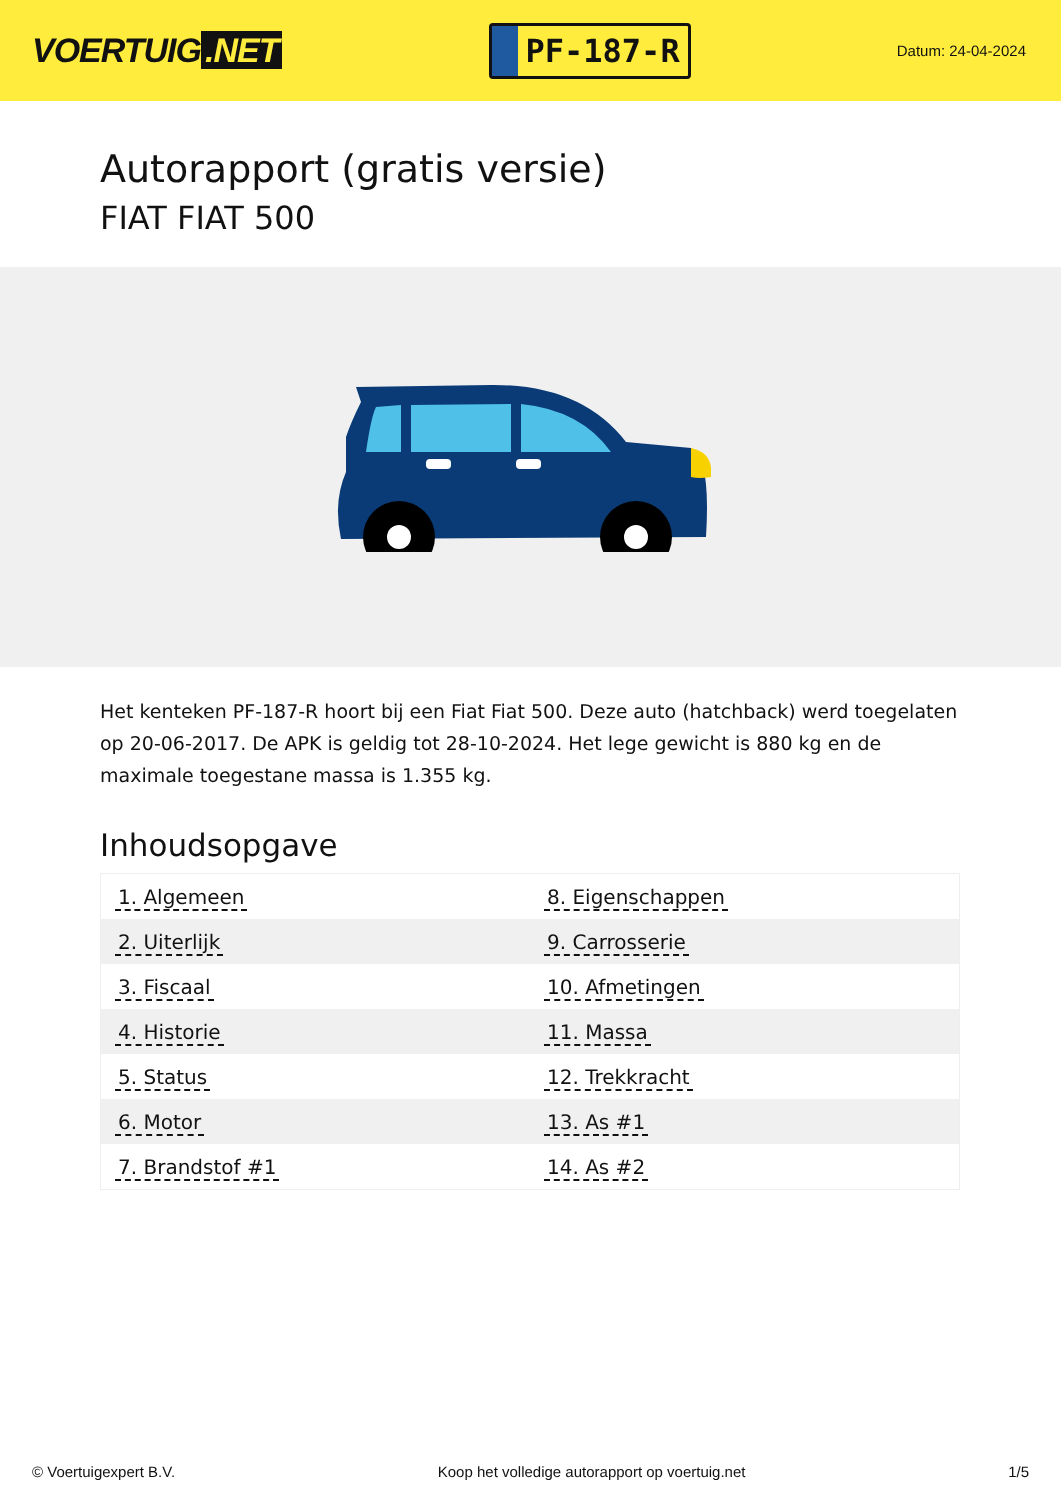VOERTUIG.NET
PF-187-R
Datum: 24-04-2024
Autorapport (gratis versie)
FIAT FIAT 500
Het kenteken PF-187-R hoort bij een Fiat Fiat 500. Deze auto (hatchback) werd toegelaten op 20-06-2017. De APK is geldig tot 28-10-2024. Het lege gewicht is 880 kg en de maximale toegestane massa is 1.355 kg.
Inhoudsopgave
| 1. Algemeen | 8. Eigenschappen |
| 2. Uiterlijk | 9. Carrosserie |
| 3. Fiscaal | 10. Afmetingen |
| 4. Historie | 11. Massa |
| 5. Status | 12. Trekkracht |
| 6. Motor | 13. As #1 |
| 7. Brandstof #1 | 14. As #2 |
© Voertuigexpert B.V. Koop het volledige autorapport op voertuig.net 1/5